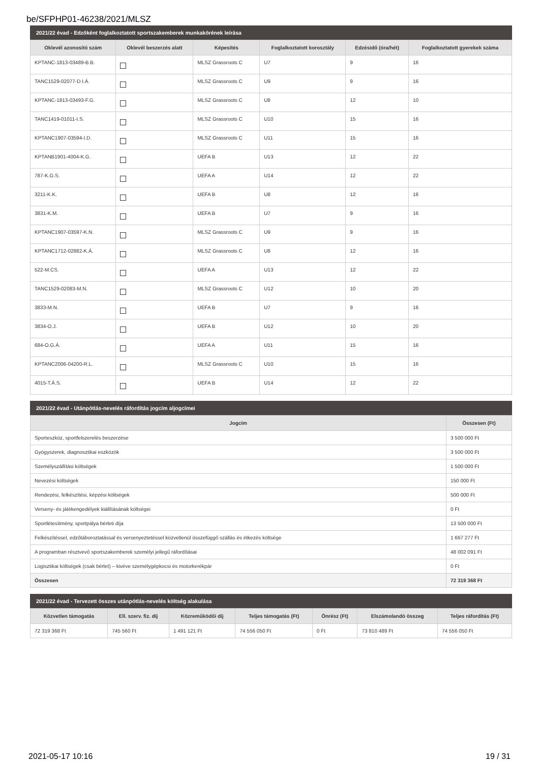be/SFPHP01-46238/2021/MLSZ
2021/22 évad - Edzőként foglalkoztatott sportszakemberek munkakörének leírása
| Oklevél azonosító szám | Oklevél beszerzés alatt | Képesítés | Foglalkoztatott korosztály | Edzésidő (óra/hét) | Foglalkoztatott gyerekek száma |
| --- | --- | --- | --- | --- | --- |
| KPTANC-1813-03489-B.B. | | MLSZ Grassroots C | U7 | 9 | 16 |
| TANC1529-02077-D.I.Á. | | MLSZ Grassroots C | U9 | 9 | 16 |
| KPTANC-1813-03493-F.G. | | MLSZ Grassroots C | U8 | 12 | 10 |
| TANC1419-01011-I.S. | | MLSZ Grassroots C | U10 | 15 | 16 |
| KPTANC1907-03594-I.D. | | MLSZ Grassroots C | U11 | 15 | 16 |
| KPTANB1901-4004-K.G. | | UEFA B | U13 | 12 | 22 |
| 787-K.G.S. | | UEFA A | U14 | 12 | 22 |
| 3211-K.K. | | UEFA B | U8 | 12 | 16 |
| 3831-K.M. | | UEFA B | U7 | 9 | 16 |
| KPTANC1907-03597-K.N. | | MLSZ Grassroots C | U9 | 9 | 16 |
| KPTANC1712-02882-K.Á. | | MLSZ Grassroots C | U8 | 12 | 16 |
| 522-M.CS. | | UEFA A | U13 | 12 | 22 |
| TANC1529-02083-M.N. | | MLSZ Grassroots C | U12 | 10 | 20 |
| 3833-M.N. | | UEFA B | U7 | 9 | 16 |
| 3834-O.J. | | UEFA B | U12 | 10 | 20 |
| 684-O.G.Á. | | UEFA A | U11 | 15 | 16 |
| KPTANC2006-04200-R.L. | | MLSZ Grassroots C | U10 | 15 | 16 |
| 4015-T.Á.S. | | UEFA B | U14 | 12 | 22 |
2021/22 évad - Utánpótlás-nevelés ráfordítás jogcím aljogcímei
| Jogcím | Összesen (Ft) |
| --- | --- |
| Sporteszköz, sportfelszerelés beszerzése | 3 500 000 Ft |
| Gyógyszerek, diagnosztikai eszközök | 3 500 000 Ft |
| Személyszállítási költségek | 1 500 000 Ft |
| Nevezési költségek | 150 000 Ft |
| Rendezési, felkészítési, képzési költségek | 500 000 Ft |
| Verseny- és játékengedélyek kiállításának költségei | 0 Ft |
| Sportlétesítmény, sportpálya bérleti díja | 13 500 000 Ft |
| Felkészítéssel, edzőtáboroztatással és versenyeztetéssel közvetlenül összefüggő szállás és étkezés költsége | 1 667 277 Ft |
| A programban résztvevő sportszakemberek személyi jellegű ráfordításai | 48 002 091 Ft |
| Logisztikai költségek (csak bérlet) – kivéve személygépkocsi és motorkerékpár | 0 Ft |
| Összesen | 72 319 368 Ft |
2021/22 évad - Tervezett összes utánpótlás-nevelés költség alakulása
| Közvetlen támogatás | Ell. szerv. fiz. díj | Közreműködői díj | Teljes támogatás (Ft) | Önrész (Ft) | Elszámolandó összeg | Teljes ráfordítás (Ft) |
| --- | --- | --- | --- | --- | --- | --- |
| 72 319 368 Ft | 745 560 Ft | 1 491 121 Ft | 74 556 050 Ft | 0 Ft | 73 810 489 Ft | 74 556 050 Ft |
2021-05-17 10:16 19 / 31